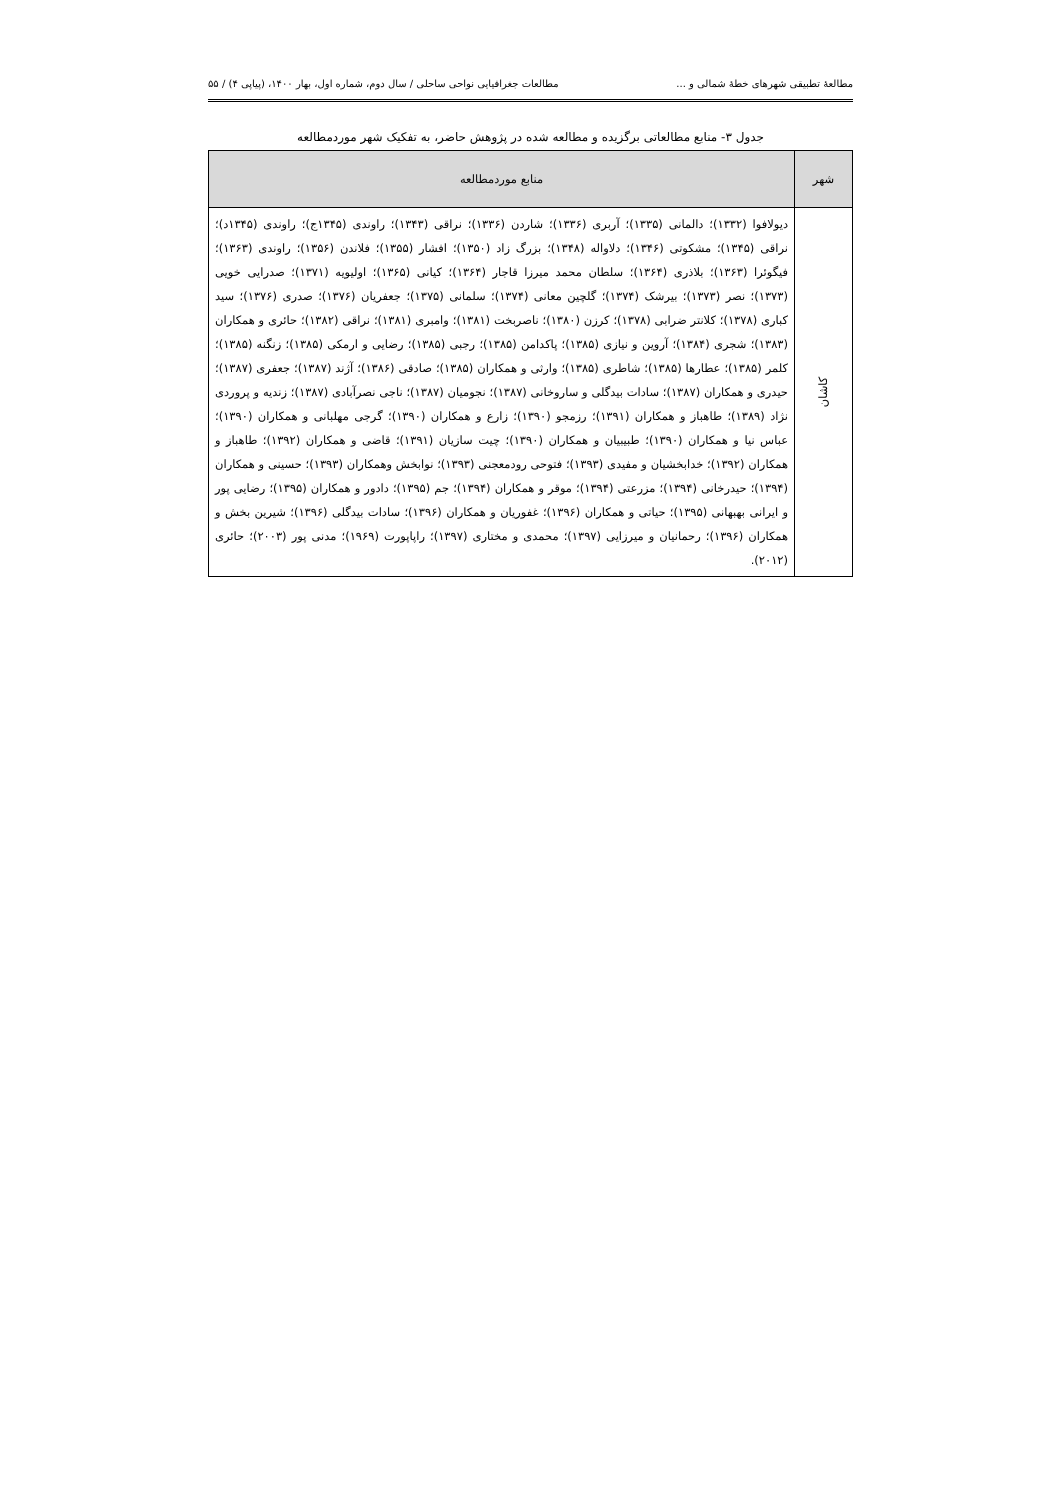مطالعۀ تطبیقی شهرهای خطۀ شمالی و ... مطالعات جغرافیایی نواحی ساحلی / سال دوم، شماره اول، بهار ۱۴۰۰، (پیاپی ۴) / ۵۵
جدول ۳- منابع مطالعاتی برگزیده و مطالعه شده در پژوهش حاضر، به تفکیک شهر موردمطالعه
| شهر | منابع موردمطالعه |
| --- | --- |
| کاشان | دیولافوا (۱۳۳۲)؛ دالمانی (۱۳۳۵)؛ آربری (۱۳۳۶)؛ شاردن (۱۳۳۶)؛ نراقی (۱۳۴۳)؛ راوندی (۱۳۴۵ج)؛ راوندی (۱۳۴۵د)؛ نراقی (۱۳۴۵)؛ مشکوتی (۱۳۴۶)؛ دلاواله (۱۳۴۸)؛ بزرگ زاد (۱۳۵۰)؛ افشار (۱۳۵۵)؛ فلاندن (۱۳۵۶)؛ راوندی (۱۳۶۳)؛ فیگوئرا (۱۳۶۳)؛ بلاذری (۱۳۶۴)؛ سلطان محمد میرزا قاجار (۱۳۶۴)؛ کیانی (۱۳۶۵)؛ اولیویه (۱۳۷۱)؛ صدرایی خویی (۱۳۷۳)؛ نصر (۱۳۷۳)؛ بیرشک (۱۳۷۴)؛ گلچین معانی (۱۳۷۴)؛ سلمانی (۱۳۷۵)؛ جعفریان (۱۳۷۶)؛ صدری (۱۳۷۶)؛ سید کباری (۱۳۷۸)؛ کلانتر ضرابی (۱۳۷۸)؛ کرزن (۱۳۸۰)؛ ناصربخت (۱۳۸۱)؛ وامبری (۱۳۸۱)؛ نراقی (۱۳۸۲)؛ حائری و همکاران (۱۳۸۳)؛ شجری (۱۳۸۴)؛ آروین و نیازی (۱۳۸۵)؛ پاکدامن (۱۳۸۵)؛ رجبی (۱۳۸۵)؛ رضایی و ارمکی (۱۳۸۵)؛ زنگنه (۱۳۸۵)؛ کلمر (۱۳۸۵)؛ عطارها (۱۳۸۵)؛ شاطری (۱۳۸۵)؛ وارثی و همکاران (۱۳۸۵)؛ صادقی (۱۳۸۶)؛ آژند (۱۳۸۷)؛ جعفری (۱۳۸۷)؛ حیدری و همکاران (۱۳۸۷)؛ سادات بیدگلی و ساروخانی (۱۳۸۷)؛ نجومیان (۱۳۸۷)؛ ناجی نصرآبادی (۱۳۸۷)؛ زندیه و پروردی نژاد (۱۳۸۹)؛ طاهباز و همکاران (۱۳۹۱)؛ رزمجو (۱۳۹۰)؛ زارع و همکاران (۱۳۹۰)؛ گرجی مهلبانی و همکاران (۱۳۹۰)؛ عباس نیا و همکاران (۱۳۹۰)؛ طبیبیان و همکاران (۱۳۹۰)؛ چیت سازیان (۱۳۹۱)؛ قاضی و همکاران (۱۳۹۲)؛ طاهباز و همکاران (۱۳۹۲)؛ خدابخشیان و مفیدی (۱۳۹۳)؛ فتوحی رودمعجنی (۱۳۹۳)؛ نوابخش وهمکاران (۱۳۹۳)؛ حسینی و همکاران (۱۳۹۴)؛ حیدرخانی (۱۳۹۴)؛ مزرعتی (۱۳۹۴)؛ موقر و همکاران (۱۳۹۴)؛ جم (۱۳۹۵)؛ دادور و همکاران (۱۳۹۵)؛ رضایی پور و ایرانی بهبهانی (۱۳۹۵)؛ حیاتی و همکاران (۱۳۹۶)؛ غفوریان و همکاران (۱۳۹۶)؛ سادات بیدگلی (۱۳۹۶)؛ شیرین بخش و همکاران (۱۳۹۶)؛ رحمانیان و میرزایی (۱۳۹۷)؛ محمدی و مختاری (۱۳۹۷)؛ راپاپورت (۱۹۶۹)؛ مدنی پور (۲۰۰۳)؛ حائری (۲۰۱۲). |